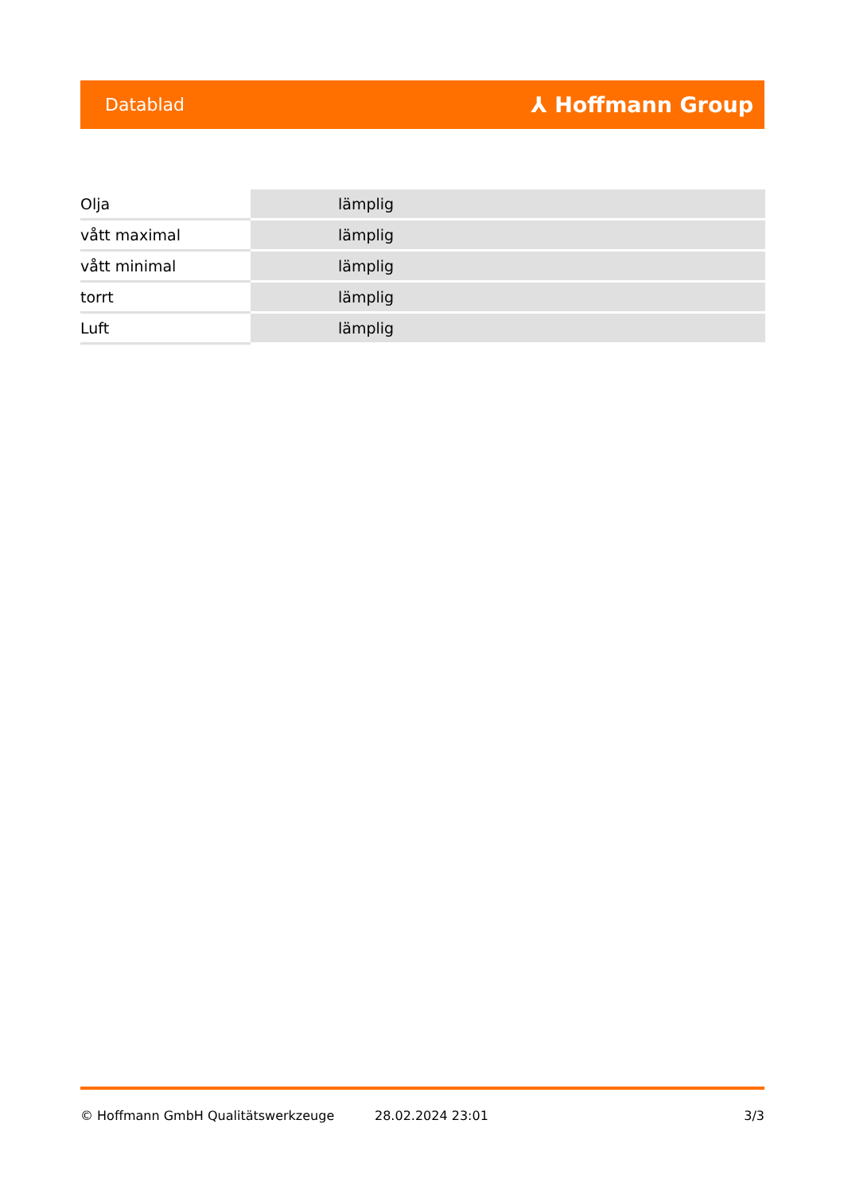Datablad ⅄ Hoffmann Group
| Olja | lämplig |
| vått maximal | lämplig |
| vått minimal | lämplig |
| torrt | lämplig |
| Luft | lämplig |
© Hoffmann GmbH Qualitätswerkzeuge 28.02.2024 23:01 3/3